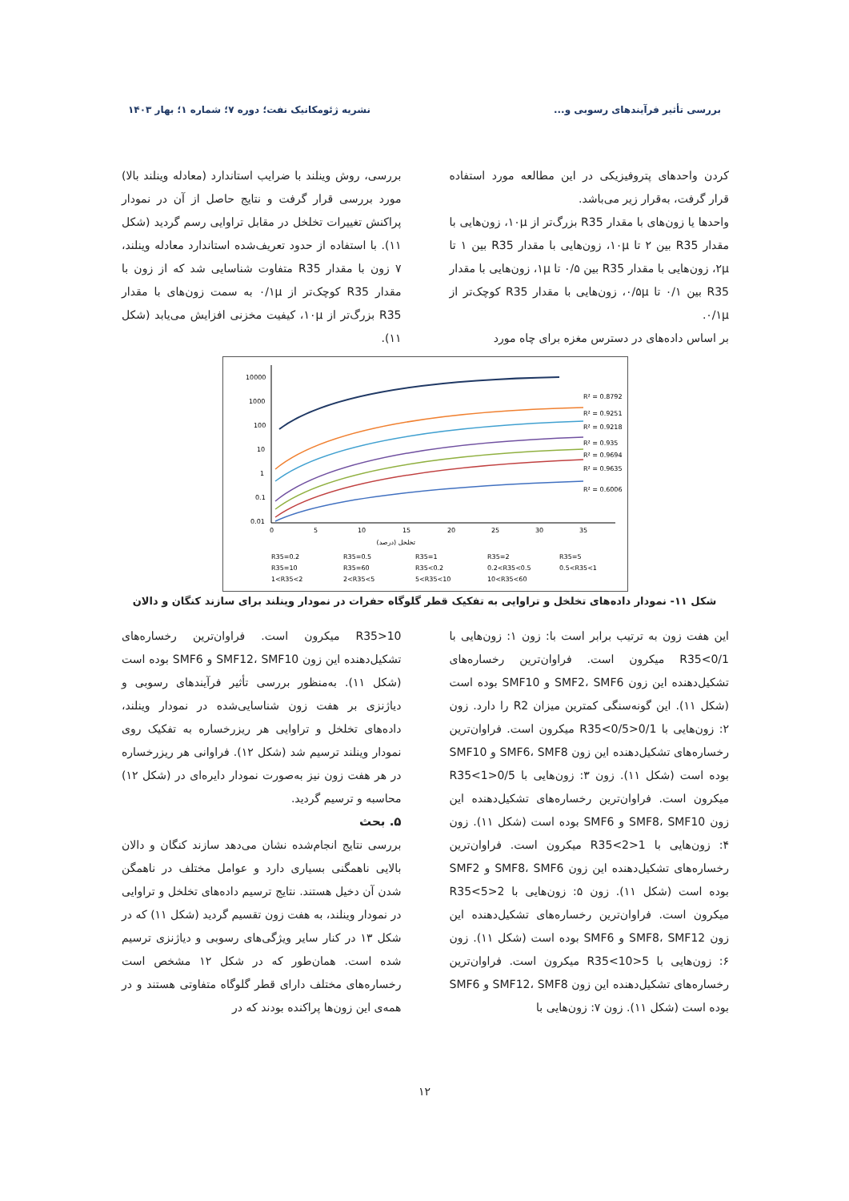بررسی تأثیر فرآیندهای رسوبی و... نشریه ژئومکانیک نفت؛ دوره ۷؛ شماره ۱؛ بهار ۱۴۰۳
کردن واحدهای پتروفیزیکی در این مطالعه مورد استفاده قرار گرفت، به‌قرار زیر می‌باشد.
واحدها یا زون‌های با مقدار R35 بزرگ‌تر از ۱۰μ، زون‌هایی با مقدار R35 بین ۲ تا ۱۰μ، زون‌هایی با مقدار R35 بین ۱ تا ۲μ، زون‌هایی با مقدار R35 بین ۰/۵ تا ۱μ، زون‌هایی با مقدار R35 بین ۰/۱ تا ۰/۵μ، زون‌هایی با مقدار R35 کوچک‌تر از ۰/۱μ.
بر اساس داده‌های در دسترس مغزه برای چاه مورد
بررسی، روش وینلند با ضرایب استاندارد (معادله وینلند بالا) مورد بررسی قرار گرفت و نتایج حاصل از آن در نمودار پراکنش تغییرات تخلخل در مقابل تراوایی رسم گردید (شکل ۱۱). با استفاده از حدود تعریف‌شده استاندارد معادله وینلند، ۷ زون با مقدار R35 متفاوت شناسایی شد که از زون با مقدار R35 کوچک‌تر از ۰/۱μ به سمت زون‌های با مقدار R35 بزرگ‌تر از ۱۰μ، کیفیت مخزنی افزایش می‌یابد (شکل ۱۱).
10000
1000
100
10
1
0.1
0.01
0
5
10
15
20
25
30
35
تخلخل (درصد)
R² = 0.8792
R² = 0.9251
R² = 0.9218
R² = 0.935
R² = 0.9694
R² = 0.9635
R² = 0.6006
R35=0.2
R35=0.5
R35=1
R35=2
R35=5
R35=10
R35=60
R35<0.2
0.2<R35<0.5
0.5<R35<1
1<R35<2
2<R35<5
5<R35<10
10<R35<60
شکل ۱۱- نمودار داده‌های تخلخل و تراوایی به تفکیک قطر گلوگاه حفرات در نمودار وینلند برای سازند کنگان و دالان
این هفت زون به ترتیب برابر است با: زون ۱: زون‌هایی با R35<0/1 میکرون است. فراوان‌ترین رخساره‌های تشکیل‌دهنده این زون SMF2، SMF6 و SMF10 بوده است (شکل ۱۱). این گونه‌سنگی کمترین میزان R2 را دارد. زون ۲: زون‌هایی با 0/1<R35<0/5 میکرون است. فراوان‌ترین رخساره‌های تشکیل‌دهنده این زون SMF6، SMF8 و SMF10 بوده است (شکل ۱۱). زون ۳: زون‌هایی با 0/5<R35<1 میکرون است. فراوان‌ترین رخساره‌های تشکیل‌دهنده این زون SMF8، SMF10 و SMF6 بوده است (شکل ۱۱). زون ۴: زون‌هایی با 1<R35<2 میکرون است. فراوان‌ترین رخساره‌های تشکیل‌دهنده این زون SMF8، SMF6 و SMF2 بوده است (شکل ۱۱). زون ۵: زون‌هایی با 2<R35<5 میکرون است. فراوان‌ترین رخساره‌های تشکیل‌دهنده این زون SMF8، SMF12 و SMF6 بوده است (شکل ۱۱). زون ۶: زون‌هایی با 5<R35<10 میکرون است. فراوان‌ترین رخساره‌های تشکیل‌دهنده این زون SMF12، SMF8 و SMF6 بوده است (شکل ۱۱). زون ۷: زون‌هایی با
R35>10 میکرون است. فراوان‌ترین رخساره‌های تشکیل‌دهنده این زون SMF12، SMF10 و SMF6 بوده است (شکل ۱۱). به‌منظور بررسی تأثیر فرآیندهای رسوبی و دیاژنزی بر هفت زون شناسایی‌شده در نمودار وینلند، داده‌های تخلخل و تراوایی هر ریزرخساره به تفکیک روی نمودار وینلند ترسیم شد (شکل ۱۲). فراوانی هر ریزرخساره در هر هفت زون نیز به‌صورت نمودار دایره‌ای در (شکل ۱۲) محاسبه و ترسیم گردید.
۵. بحث
بررسی نتایج انجام‌شده نشان می‌دهد سازند کنگان و دالان بالایی ناهمگنی بسیاری دارد و عوامل مختلف در ناهمگن شدن آن دخیل هستند. نتایج ترسیم داده‌های تخلخل و تراوایی در نمودار وینلند، به هفت زون تقسیم گردید (شکل ۱۱) که در شکل ۱۳ در کنار سایر ویژگی‌های رسوبی و دیاژنزی ترسیم شده است. همان‌طور که در شکل ۱۲ مشخص است رخساره‌های مختلف دارای قطر گلوگاه متفاوتی هستند و در همه‌ی این زون‌ها پراکنده بودند که در
۱۲